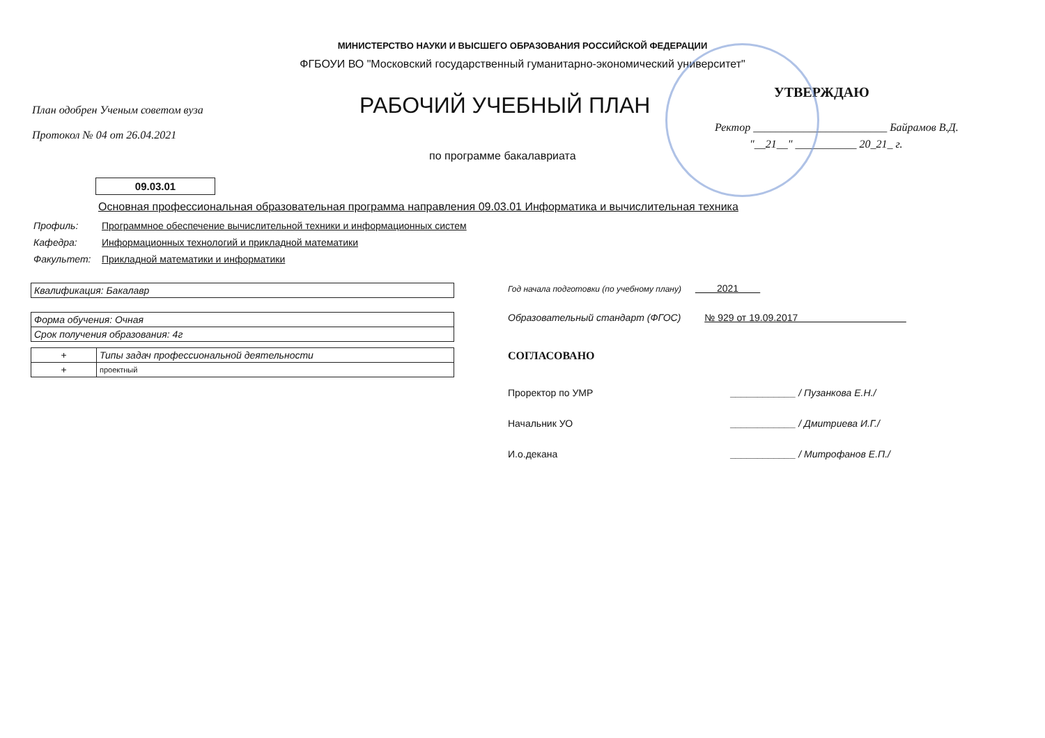МИНИСТЕРСТВО НАУКИ И ВЫСШЕГО ОБРАЗОВАНИЯ РОССИЙСКОЙ ФЕДЕРАЦИИ
ФГБОУИ ВО "Московский государственный гуманитарно-экономический университет"
План одобрен Ученым советом вуза
Протокол № 04 от 26.04.2021
РАБОЧИЙ УЧЕБНЫЙ ПЛАН
по программе бакалавриата
УТВЕРЖДАЮ
Ректор ________________________ Байрамов В.Д.
"__21__" ___________ 20_21_ г.
09.03.01
Основная профессиональная образовательная программа направления 09.03.01 Информатика и вычислительная техника
| Профиль: | Программное обеспечение вычислительной техники и информационных систем |
| Кафедра: | Информационных технологий и прикладной математики |
| Факультет: | Прикладной математики и информатики |
| Квалификация: Бакалавр |
| Форма обучения: Очная |
| Срок получения образования: 4г |
| + | Типы задач профессиональной деятельности |
| + | проектный |
Год начала подготовки (по учебному плану) 2021
Образовательный стандарт (ФГОС) № 929 от 19.09.2017
СОГЛАСОВАНО
Проректор по УМР ____________ / Пузанкова Е.Н./
Начальник УО ____________ / Дмитриева И.Г./
И.о.декана ____________ / Митрофанов Е.П./